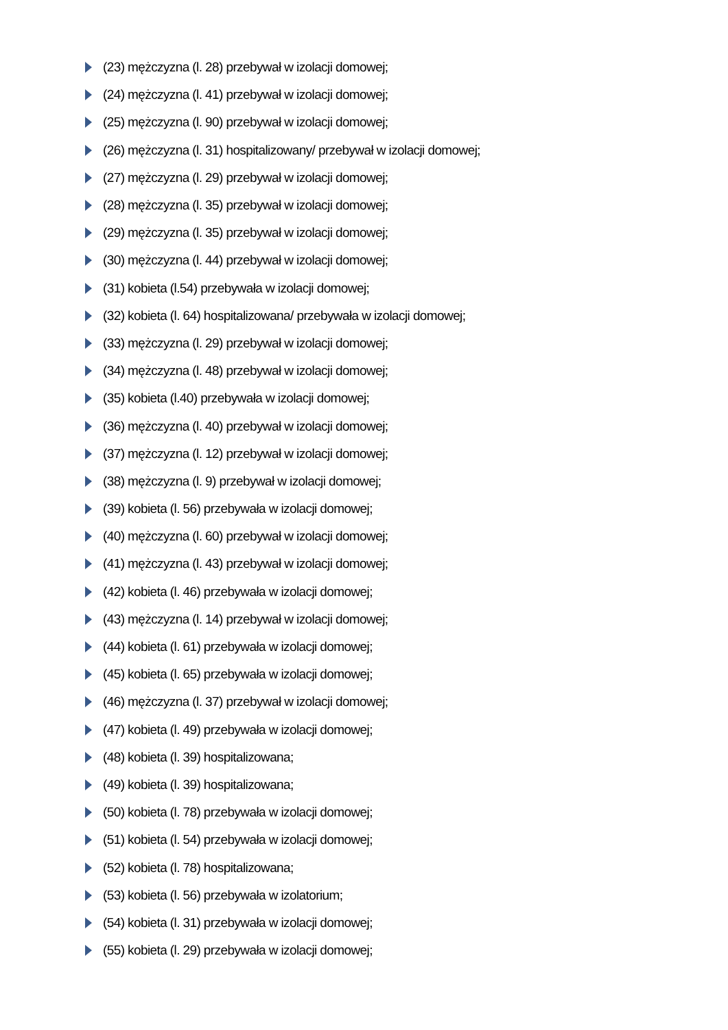(23) mężczyzna (l. 28) przebywał w izolacji domowej;
(24) mężczyzna (l. 41) przebywał w izolacji domowej;
(25) mężczyzna (l. 90) przebywał w izolacji domowej;
(26) mężczyzna (l. 31) hospitalizowany/ przebywał w izolacji domowej;
(27) mężczyzna (l. 29) przebywał w izolacji domowej;
(28) mężczyzna (l. 35) przebywał w izolacji domowej;
(29) mężczyzna (l. 35) przebywał w izolacji domowej;
(30) mężczyzna (l. 44) przebywał w izolacji domowej;
(31) kobieta (l.54) przebywała w izolacji domowej;
(32) kobieta (l. 64) hospitalizowana/ przebywała w izolacji domowej;
(33) mężczyzna (l. 29) przebywał w izolacji domowej;
(34) mężczyzna (l. 48) przebywał w izolacji domowej;
(35) kobieta (l.40) przebywała w izolacji domowej;
(36) mężczyzna (l. 40) przebywał w izolacji domowej;
(37) mężczyzna (l. 12) przebywał w izolacji domowej;
(38) mężczyzna (l. 9) przebywał w izolacji domowej;
(39) kobieta (l. 56) przebywała w izolacji domowej;
(40) mężczyzna (l. 60) przebywał w izolacji domowej;
(41) mężczyzna (l. 43) przebywał w izolacji domowej;
(42) kobieta (l. 46) przebywała w izolacji domowej;
(43) mężczyzna (l. 14) przebywał w izolacji domowej;
(44) kobieta (l. 61) przebywała w izolacji domowej;
(45) kobieta (l. 65) przebywała w izolacji domowej;
(46) mężczyzna (l. 37) przebywał w izolacji domowej;
(47) kobieta (l. 49) przebywała w izolacji domowej;
(48) kobieta (l. 39) hospitalizowana;
(49) kobieta (l. 39) hospitalizowana;
(50) kobieta (l. 78) przebywała w izolacji domowej;
(51) kobieta (l. 54) przebywała w izolacji domowej;
(52) kobieta (l. 78) hospitalizowana;
(53) kobieta (l. 56) przebywała w izolatorium;
(54) kobieta (l. 31) przebywała w izolacji domowej;
(55) kobieta (l. 29) przebywała w izolacji domowej;